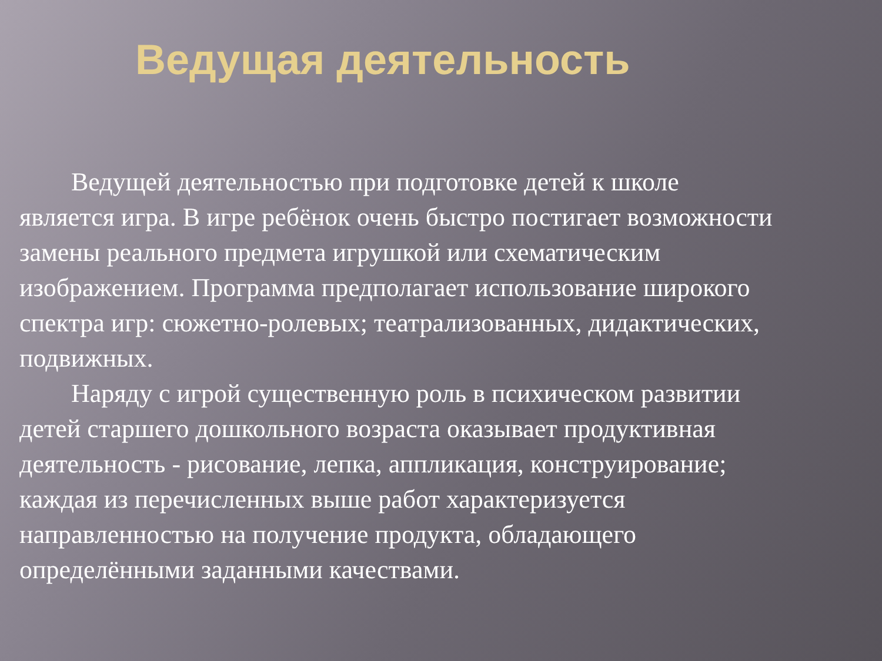Ведущая деятельность
Ведущей деятельностью при подготовке детей к школе является игра. В игре ребёнок очень быстро постигает возможности замены реального предмета игрушкой или схематическим изображением. Программа предполагает использование широкого спектра игр: сюжетно-ролевых; театрализованных, дидактических, подвижных.
Наряду с игрой существенную роль в психическом развитии детей старшего дошкольного возраста оказывает продуктивная деятельность - рисование, лепка, аппликация, конструирование; каждая из перечисленных выше работ характеризуется направленностью на получение продукта, обладающего определёнными заданными качествами.